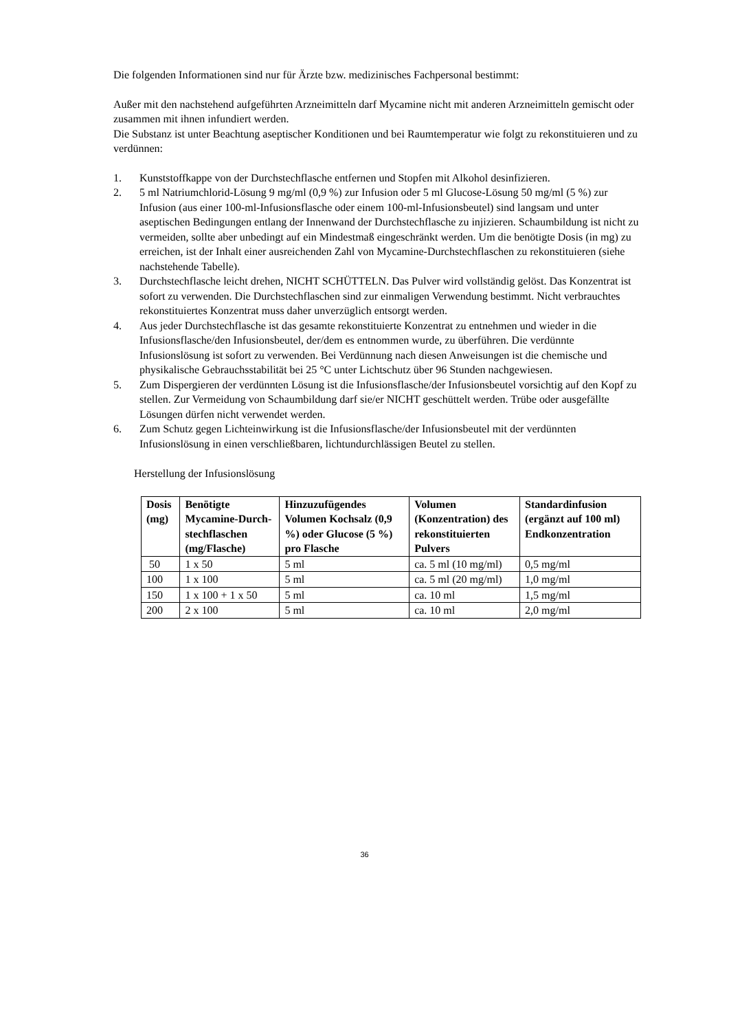Die folgenden Informationen sind nur für Ärzte bzw. medizinisches Fachpersonal bestimmt:
Außer mit den nachstehend aufgeführten Arzneimitteln darf Mycamine nicht mit anderen Arzneimitteln gemischt oder zusammen mit ihnen infundiert werden.
Die Substanz ist unter Beachtung aseptischer Konditionen und bei Raumtemperatur wie folgt zu rekonstituieren und zu verdünnen:
1. Kunststoffkappe von der Durchstechflasche entfernen und Stopfen mit Alkohol desinfizieren.
2. 5 ml Natriumchlorid-Lösung 9 mg/ml (0,9 %) zur Infusion oder 5 ml Glucose-Lösung 50 mg/ml (5 %) zur Infusion (aus einer 100-ml-Infusionsflasche oder einem 100-ml-Infusionsbeutel) sind langsam und unter aseptischen Bedingungen entlang der Innenwand der Durchstechflasche zu injizieren. Schaumbildung ist nicht zu vermeiden, sollte aber unbedingt auf ein Mindestmaß eingeschränkt werden. Um die benötigte Dosis (in mg) zu erreichen, ist der Inhalt einer ausreichenden Zahl von Mycamine-Durchstechflaschen zu rekonstituieren (siehe nachstehende Tabelle).
3. Durchstechflasche leicht drehen, NICHT SCHÜTTELN. Das Pulver wird vollständig gelöst. Das Konzentrat ist sofort zu verwenden. Die Durchstechflaschen sind zur einmaligen Verwendung bestimmt. Nicht verbrauchtes rekonstituiertes Konzentrat muss daher unverzüglich entsorgt werden.
4. Aus jeder Durchstechflasche ist das gesamte rekonstituierte Konzentrat zu entnehmen und wieder in die Infusionsflasche/den Infusionsbeutel, der/dem es entnommen wurde, zu überführen. Die verdünnte Infusionslösung ist sofort zu verwenden. Bei Verdünnung nach diesen Anweisungen ist die chemische und physikalische Gebrauchsstabilität bei 25 °C unter Lichtschutz über 96 Stunden nachgewiesen.
5. Zum Dispergieren der verdünnten Lösung ist die Infusionsflasche/der Infusionsbeutel vorsichtig auf den Kopf zu stellen. Zur Vermeidung von Schaumbildung darf sie/er NICHT geschüttelt werden. Trübe oder ausgefällte Lösungen dürfen nicht verwendet werden.
6. Zum Schutz gegen Lichteinwirkung ist die Infusionsflasche/der Infusionsbeutel mit der verdünnten Infusionslösung in einen verschließbaren, lichtundurchlässigen Beutel zu stellen.
Herstellung der Infusionslösung
| Dosis (mg) | Benötigte Mycamine-Durch-stechflaschen (mg/Flasche) | Hinzuzufügendes Volumen Kochsalz (0,9 %) oder Glucose (5 %) pro Flasche | Volumen (Konzentration) des rekonstituierten Pulvers | Standardinfusion (ergänzt auf 100 ml) Endkonzentration |
| --- | --- | --- | --- | --- |
| 50 | 1 x 50 | 5 ml | ca. 5 ml (10 mg/ml) | 0,5 mg/ml |
| 100 | 1 x 100 | 5 ml | ca. 5 ml (20 mg/ml) | 1,0 mg/ml |
| 150 | 1 x 100 + 1 x 50 | 5 ml | ca. 10 ml | 1,5 mg/ml |
| 200 | 2 x 100 | 5 ml | ca. 10 ml | 2,0 mg/ml |
36